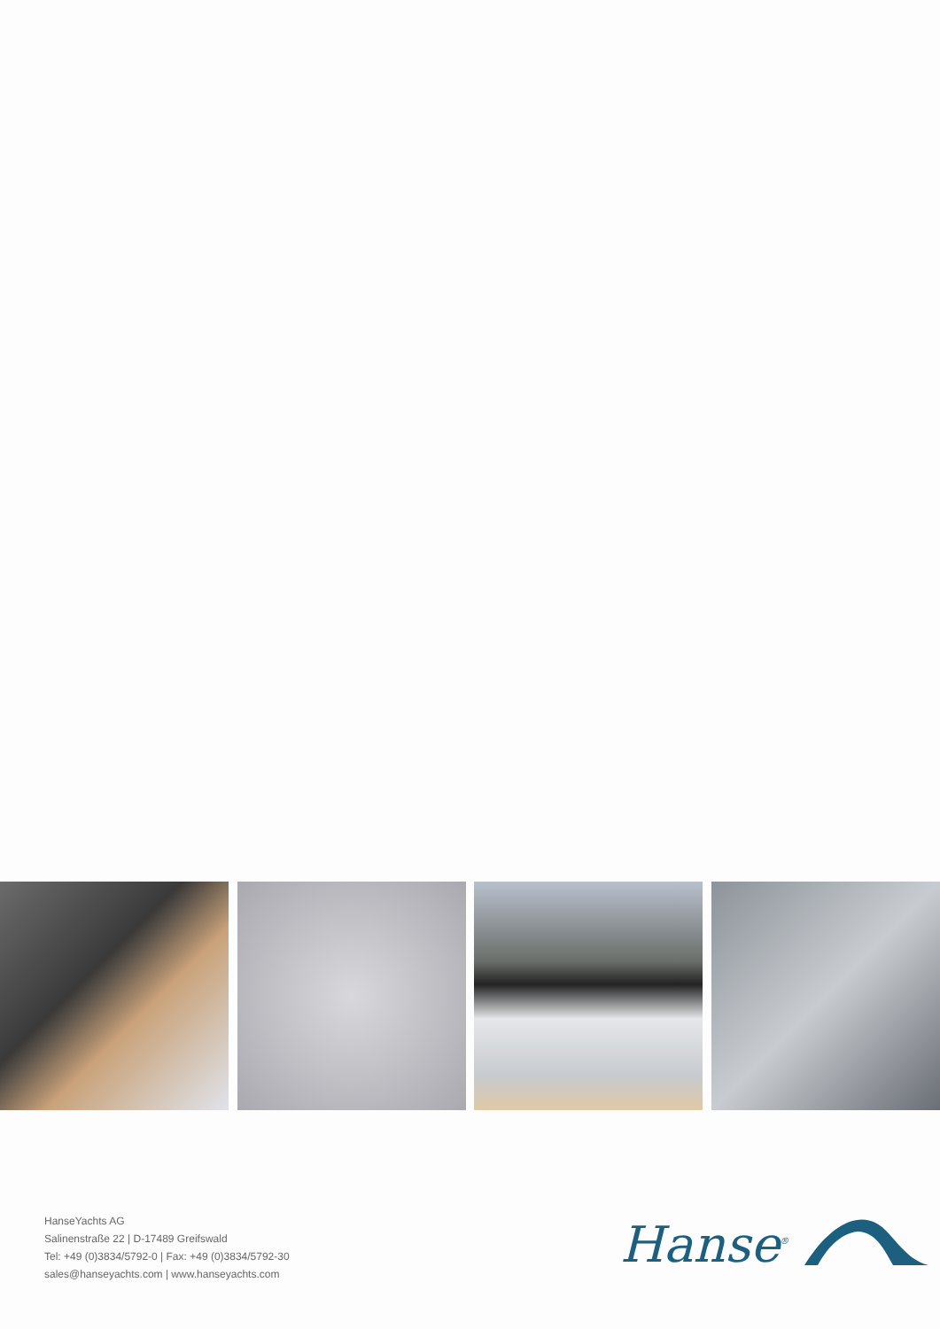HanseYachts AG
Salinenstraße 22 | D-17489 Greifswald
Tel: +49 (0)3834/5792-0 | Fax: +49 (0)3834/5792-30
sales@hanseyachts.com | www.hanseyachts.com
Hanse<sup>®</sup>